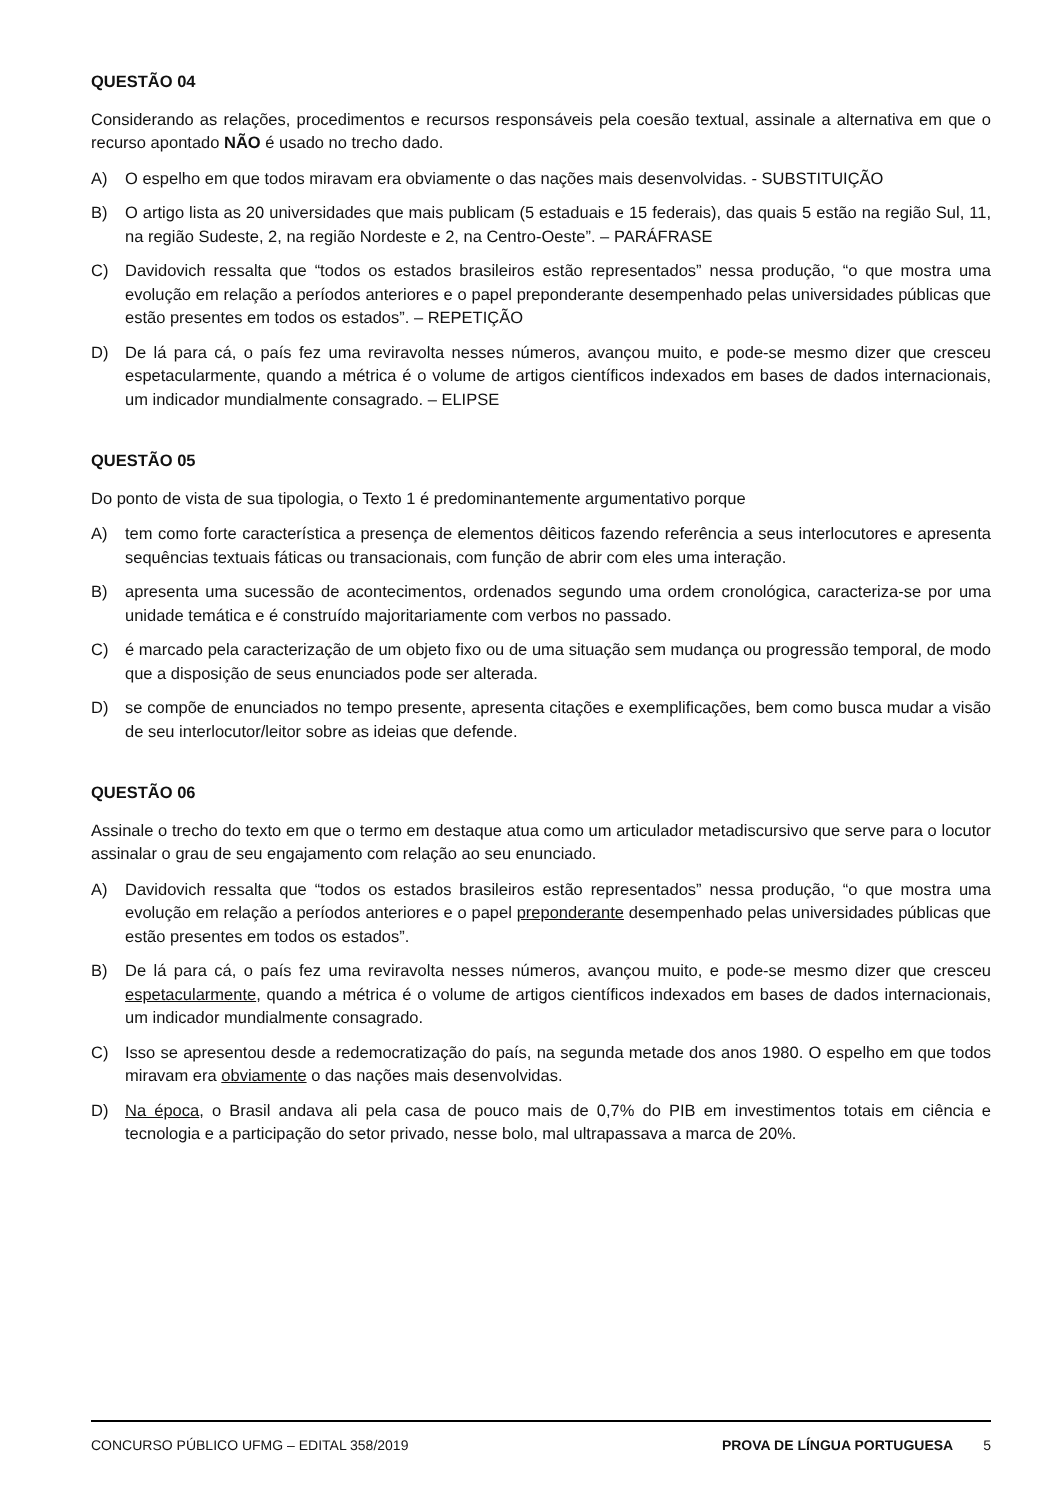QUESTÃO 04
Considerando as relações, procedimentos e recursos responsáveis pela coesão textual, assinale a alternativa em que o recurso apontado NÃO é usado no trecho dado.
A) O espelho em que todos miravam era obviamente o das nações mais desenvolvidas. - SUBSTITUIÇÃO
B) O artigo lista as 20 universidades que mais publicam (5 estaduais e 15 federais), das quais 5 estão na região Sul, 11, na região Sudeste, 2, na região Nordeste e 2, na Centro-Oeste”. – PARÁFRASE
C) Davidovich ressalta que “todos os estados brasileiros estão representados” nessa produção, “o que mostra uma evolução em relação a períodos anteriores e o papel preponderante desempenhado pelas universidades públicas que estão presentes em todos os estados”. – REPETIÇÃO
D) De lá para cá, o país fez uma reviravolta nesses números, avançou muito, e pode-se mesmo dizer que cresceu espetacularmente, quando a métrica é o volume de artigos científicos indexados em bases de dados internacionais, um indicador mundialmente consagrado. – ELIPSE
QUESTÃO 05
Do ponto de vista de sua tipologia, o Texto 1 é predominantemente argumentativo porque
A) tem como forte característica a presença de elementos dêiticos fazendo referência a seus interlocutores e apresenta sequências textuais fáticas ou transacionais, com função de abrir com eles uma interação.
B) apresenta uma sucessão de acontecimentos, ordenados segundo uma ordem cronológica, caracteriza-se por uma unidade temática e é construído majoritariamente com verbos no passado.
C) é marcado pela caracterização de um objeto fixo ou de uma situação sem mudança ou progressão temporal, de modo que a disposição de seus enunciados pode ser alterada.
D) se compõe de enunciados no tempo presente, apresenta citações e exemplificações, bem como busca mudar a visão de seu interlocutor/leitor sobre as ideias que defende.
QUESTÃO 06
Assinale o trecho do texto em que o termo em destaque atua como um articulador metadiscursivo que serve para o locutor assinalar o grau de seu engajamento com relação ao seu enunciado.
A) Davidovich ressalta que “todos os estados brasileiros estão representados” nessa produção, “o que mostra uma evolução em relação a períodos anteriores e o papel preponderante desempenhado pelas universidades públicas que estão presentes em todos os estados”.
B) De lá para cá, o país fez uma reviravolta nesses números, avançou muito, e pode-se mesmo dizer que cresceu espetacularmente, quando a métrica é o volume de artigos científicos indexados em bases de dados internacionais, um indicador mundialmente consagrado.
C) Isso se apresentou desde a redemocratização do país, na segunda metade dos anos 1980. O espelho em que todos miravam era obviamente o das nações mais desenvolvidas.
D) Na época, o Brasil andava ali pela casa de pouco mais de 0,7% do PIB em investimentos totais em ciência e tecnologia e a participação do setor privado, nesse bolo, mal ultrapassava a marca de 20%.
CONCURSO PÚBLICO UFMG – EDITAL 358/2019 PROVA DE LÍNGUA PORTUGUESA 5